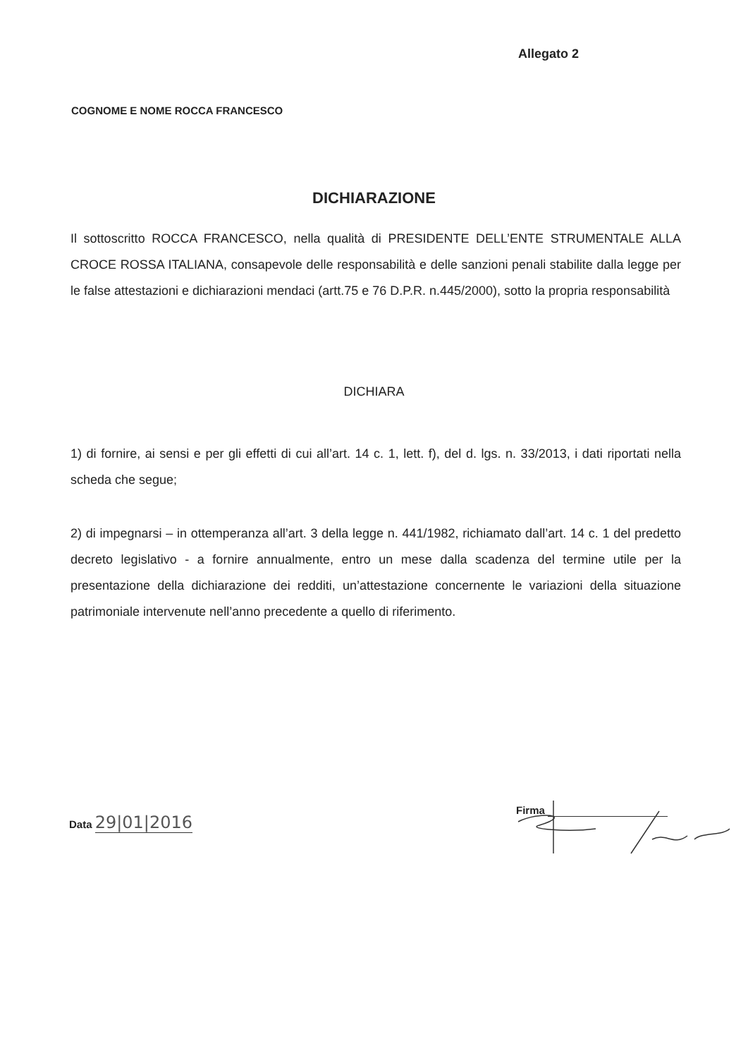Allegato 2
COGNOME E NOME ROCCA FRANCESCO
DICHIARAZIONE
Il sottoscritto ROCCA FRANCESCO, nella qualità di PRESIDENTE DELL’ENTE STRUMENTALE ALLA CROCE ROSSA ITALIANA, consapevole delle responsabilità e delle sanzioni penali stabilite dalla legge per le false attestazioni e dichiarazioni mendaci (artt.75 e 76 D.P.R. n.445/2000), sotto la propria responsabilità
DICHIARA
1) di fornire, ai sensi e per gli effetti di cui all’art. 14 c. 1, lett. f), del d. lgs. n. 33/2013, i dati riportati nella scheda che segue;
2) di impegnarsi – in ottemperanza all’art. 3 della legge n. 441/1982, richiamato dall’art. 14 c. 1 del predetto decreto legislativo - a fornire annualmente, entro un mese dalla scadenza del termine utile per la presentazione della dichiarazione dei redditi, un’attestazione concernente le variazioni della situazione patrimoniale intervenute nell’anno precedente a quello di riferimento.
Data 29|01|2016
Firma